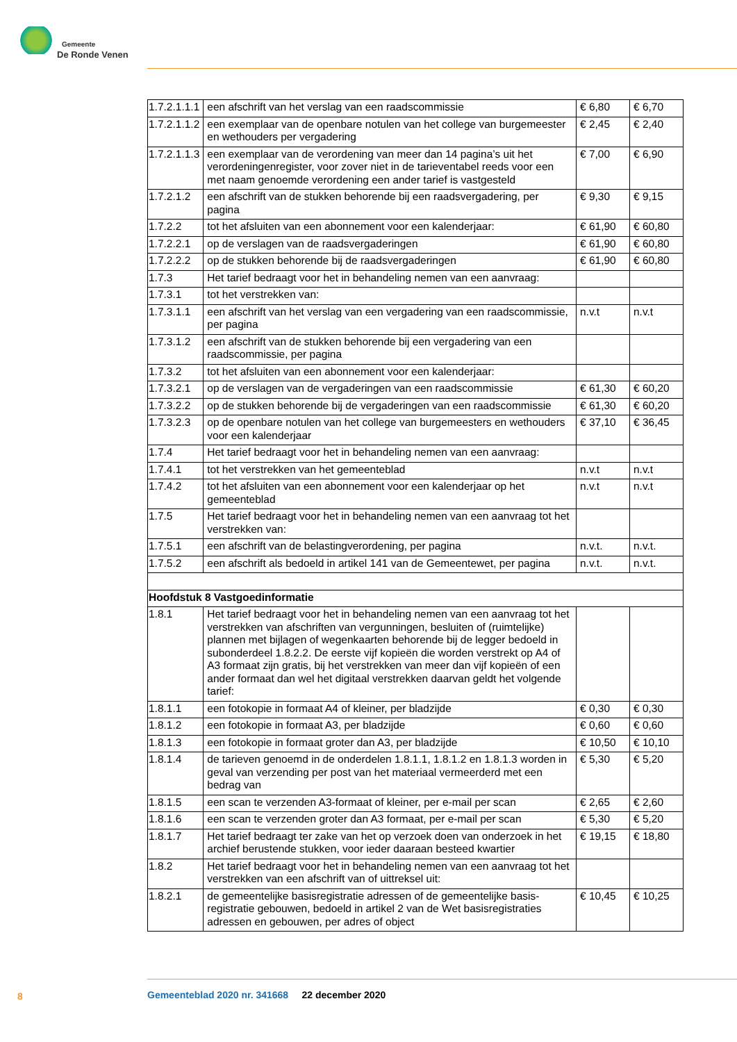Gemeente
De Ronde Venen
| 1.7.2.1.1.1 | een afschrift van het verslag van een raadscommissie | € 6,80 | € 6,70 |
| 1.7.2.1.1.2 | een exemplaar van de openbare notulen van het college van burge­meester en wethouders per vergadering | € 2,45 | € 2,40 |
| 1.7.2.1.1.3 | een exemplaar van de verordening van meer dan 14 pagina’s uit het verordeningenregister, voor zover niet in de tarieventabel reeds voor een met naam genoemde verordening een ander tarief is vastgesteld | € 7,00 | € 6,90 |
| 1.7.2.1.2 | een afschrift van de stukken behorende bij een raadsvergadering, per pagina | € 9,30 | € 9,15 |
| 1.7.2.2 | tot het afsluiten van een abonnement voor een kalenderjaar: | € 61,90 | € 60,80 |
| 1.7.2.2.1 | op de verslagen van de raadsvergaderingen | € 61,90 | € 60,80 |
| 1.7.2.2.2 | op de stukken behorende bij de raadsvergaderingen | € 61,90 | € 60,80 |
| 1.7.3 | Het tarief bedraagt voor het in behandeling nemen van een aanvraag: | | |
| 1.7.3.1 | tot het verstrekken van: | | |
| 1.7.3.1.1 | een afschrift van het verslag van een vergadering van een raadscom­missie, per pagina | n.v.t | n.v.t |
| 1.7.3.1.2 | een afschrift van de stukken behorende bij een vergadering van een raadscommissie, per pagina | | |
| 1.7.3.2 | tot het afsluiten van een abonnement voor een kalenderjaar: | | |
| 1.7.3.2.1 | op de verslagen van de vergaderingen van een raadscommissie | € 61,30 | € 60,20 |
| 1.7.3.2.2 | op de stukken behorende bij de vergaderingen van een raadscommissie | € 61,30 | € 60,20 |
| 1.7.3.2.3 | op de openbare notulen van het college van burgemeesters en wethou­ders voor een kalenderjaar | € 37,10 | € 36,45 |
| 1.7.4 | Het tarief bedraagt voor het in behandeling nemen van een aanvraag: | | |
| 1.7.4.1 | tot het verstrekken van het gemeenteblad | n.v.t | n.v.t |
| 1.7.4.2 | tot het afsluiten van een abonnement voor een kalenderjaar op het gemeenteblad | n.v.t | n.v.t |
| 1.7.5 | Het tarief bedraagt voor het in behandeling nemen van een aanvraag tot het verstrekken van: | | |
| 1.7.5.1 | een afschrift van de belastingverordening, per pagina | n.v.t. | n.v.t. |
| 1.7.5.2 | een afschrift als bedoeld in artikel 141 van de Gemeentewet, per pagina | n.v.t. | n.v.t. |
| Hoofdstuk 8 Vastgoedinformatie | | | |
| 1.8.1 | Het tarief bedraagt voor het in behandeling nemen van een aanvraag tot het verstrekken van afschriften van vergunningen, besluiten of (ruimtelijke) plannen met bijlagen of wegenkaarten behorende bij de legger bedoeld in subonderdeel 1.8.2.2. De eerste vijf kopieën die worden verstrekt op A4 of A3 formaat zijn gratis, bij het verstrekken van meer dan vijf kopieën of een ander formaat dan wel het digitaal verstrekken daarvan geldt het volgende tarief: | | |
| 1.8.1.1 | een fotokopie in formaat A4 of kleiner, per bladzijde | € 0,30 | € 0,30 |
| 1.8.1.2 | een fotokopie in formaat A3, per bladzijde | € 0,60 | € 0,60 |
| 1.8.1.3 | een fotokopie in formaat groter dan A3, per bladzijde | € 10,50 | € 10,10 |
| 1.8.1.4 | de tarieven genoemd in de onderdelen 1.8.1.1, 1.8.1.2 en 1.8.1.3 worden in geval van verzending per post van het materiaal vermeerderd met een bedrag van | € 5,30 | € 5,20 |
| 1.8.1.5 | een scan te verzenden A3-formaat of kleiner, per e-mail per scan | € 2,65 | € 2,60 |
| 1.8.1.6 | een scan te verzenden groter dan A3 formaat, per e-mail per scan | € 5,30 | € 5,20 |
| 1.8.1.7 | Het tarief bedraagt ter zake van het op verzoek doen van onderzoek in het archief berustende stukken, voor ieder daaraan besteed kwartier | € 19,15 | € 18,80 |
| 1.8.2 | Het tarief bedraagt voor het in behandeling nemen van een aanvraag tot het verstrekken van een afschrift van of uittreksel uit: | | |
| 1.8.2.1 | de gemeentelijke basisregistratie adressen of de gemeentelijke basis­registratie gebouwen, bedoeld in artikel 2 van de Wet basisregistraties adressen en gebouwen, per adres of object | € 10,45 | € 10,25 |
8
Gemeenteblad 2020 nr. 341668 22 december 2020